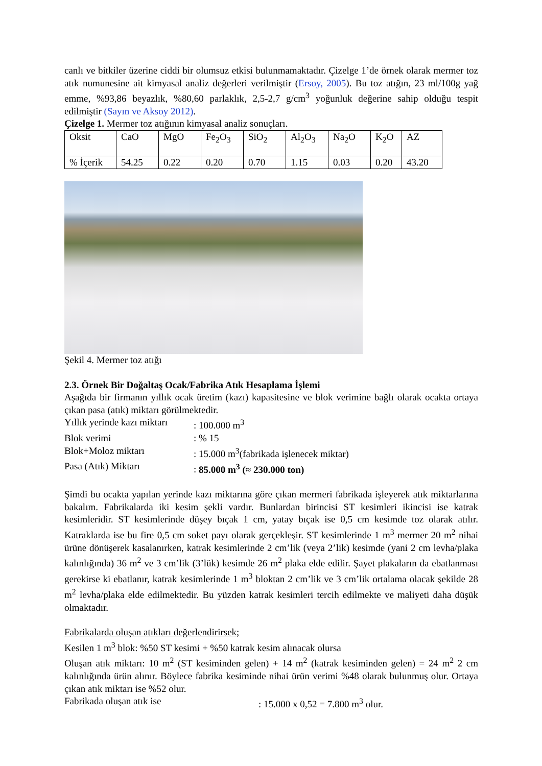canlı ve bitkiler üzerine ciddi bir olumsuz etkisi bulunmamaktadır. Çizelge 1’de örnek olarak mermer toz atık numunesine ait kimyasal analiz değerleri verilmiştir (Ersoy, 2005). Bu toz atığın, 23 ml/100g yağ emme, %93,86 beyazlık, %80,60 parlaklık, 2,5-2,7 g/cm<sup>3</sup> yoğunluk değerine sahip olduğu tespit edilmiştir (Sayın ve Aksoy 2012).
Çizelge 1. Mermer toz atığının kimyasal analiz sonuçları.
| Oksit | CaO | MgO | Fe<sub>2</sub>O<sub>3</sub> | SiO<sub>2</sub> | Al<sub>2</sub>O<sub>3</sub> | Na<sub>2</sub>O | K<sub>2</sub>O | AZ |
| % İçerik | 54.25 | 0.22 | 0.20 | 0.70 | 1.15 | 0.03 | 0.20 | 43.20 |
Şekil 4. Mermer toz atığı
2.3. Örnek Bir Doğaltaş Ocak/Fabrika Atık Hesaplama İşlemi
Aşağıda bir firmanın yıllık ocak üretim (kazı) kapasitesine ve blok verimine bağlı olarak ocakta ortaya çıkan pasa (atık) miktarı görülmektedir.
Yıllık yerinde kazı miktarı: 100.000 m<sup>3</sup>
Blok verimi: % 15
Blok+Moloz miktarı: 15.000 m<sup>3</sup>(fabrikada işlenecek miktar)
Pasa (Atık) Miktarı: 85.000 m<sup>3</sup> (≈ 230.000 ton)
Şimdi bu ocakta yapılan yerinde kazı miktarına göre çıkan mermeri fabrikada işleyerek atık miktarlarına bakalım. Fabrikalarda iki kesim şekli vardır. Bunlardan birincisi ST kesimleri ikincisi ise katrak kesimleridir. ST kesimlerinde düşey bıçak 1 cm, yatay bıçak ise 0,5 cm kesimde toz olarak atılır. Katraklarda ise bu fire 0,5 cm soket payı olarak gerçekleşir. ST kesimlerinde 1 m<sup>3</sup> mermer 20 m<sup>2</sup> nihai ürüne dönüşerek kasalanırken, katrak kesimlerinde 2 cm’lik (veya 2’lik) kesimde (yani 2 cm levha/plaka kalınlığında) 36 m<sup>2</sup> ve 3 cm’lik (3’lük) kesimde 26 m<sup>2</sup> plaka elde edilir. Şayet plakaların da ebatlanması gerekirse ki ebatlanır, katrak kesimlerinde 1 m<sup>3</sup> bloktan 2 cm’lik ve 3 cm’lik ortalama olacak şekilde 28 m<sup>2</sup> levha/plaka elde edilmektedir. Bu yüzden katrak kesimleri tercih edilmekte ve maliyeti daha düşük olmaktadır.
Fabrikalarda oluşan atıkları değerlendirirsek;
Kesilen 1 m<sup>3</sup> blok: %50 ST kesimi + %50 katrak kesim alınacak olursa
Oluşan atık miktarı: 10 m<sup>2</sup> (ST kesiminden gelen) + 14 m<sup>2</sup> (katrak kesiminden gelen) = 24 m<sup>2</sup> 2 cm kalınlığında ürün alınır. Böylece fabrika kesiminde nihai ürün verimi %48 olarak bulunmuş olur. Ortaya çıkan atık miktarı ise %52 olur.
Fabrikada oluşan atık ise: 15.000 x 0,52 = 7.800 m<sup>3</sup> olur.